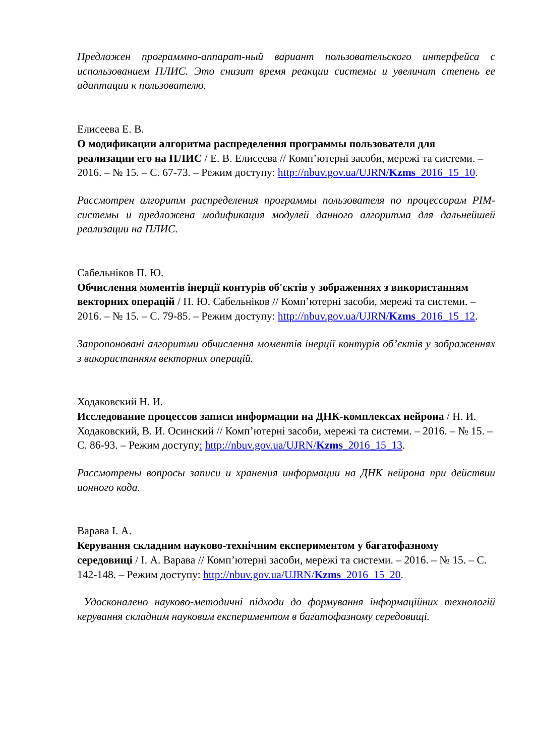Предложен программно-аппарат-ный вариант пользовательского интерфейса с использованием ПЛИС. Это снизит время реакции системы и увеличит степень ее адаптации к пользователю.
Елисеева Е. В.
О модификации алгоритма распределения программы пользователя для реализации его на ПЛИС / Е. В. Елисеева // Комп’ютерні засоби, мережі та системи. – 2016. – № 15. – С. 67-73. – Режим доступу: http://nbuv.gov.ua/UJRN/Kzms_2016_15_10.
Рассмотрен алгоритм распределения программы пользователя по процессорам PIM-системы и предложена модификация модулей данного алгоритма для дальнейшей реализации на ПЛИС.
Сабельніков П. Ю.
Обчислення моментів інерції контурів об'єктів у зображеннях з використанням векторних операцій / П. Ю. Сабельніков // Комп’ютерні засоби, мережі та системи. – 2016. – № 15. – С. 79-85. – Режим доступу: http://nbuv.gov.ua/UJRN/Kzms_2016_15_12.
Запропоновані алгоритми обчислення моментів інерції контурів об’єктів у зображеннях з використанням векторних операцій.
Ходаковский Н. И.
Исследование процессов записи информации на ДНК-комплексах нейрона / Н. И. Ходаковский, В. И. Осинский // Комп’ютерні засоби, мережі та системи. – 2016. – № 15. – С. 86-93. – Режим доступу: http://nbuv.gov.ua/UJRN/Kzms_2016_15_13.
Рассмотрены вопросы записи и хранения информации на ДНК нейрона при действии ионного кода.
Варава І. А.
Керування складним науково-технічним експериментом у багатофазному середовищі / І. А. Варава // Комп’ютерні засоби, мережі та системи. – 2016. – № 15. – С. 142-148. – Режим доступу: http://nbuv.gov.ua/UJRN/Kzms_2016_15_20.
Удосконалено науково-методичні підходи до формування інформаційних технологій керування складним науковим експериментом в багатофазному середовищі.